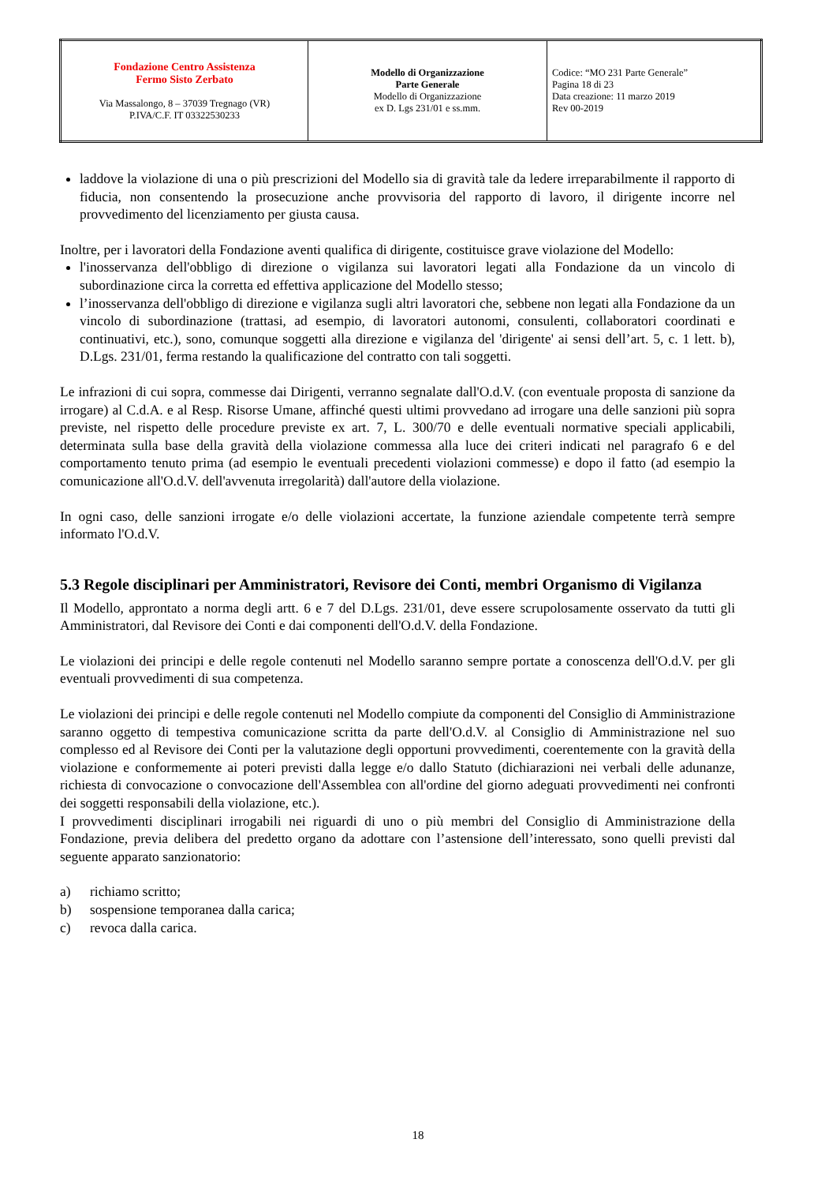| Fondazione Centro Assistenza Fermo Sisto Zerbato Via Massalongo, 8 – 37039 Tregnago (VR) P.IVA/C.F. IT 03322530233 | Modello di Organizzazione Parte Generale Modello di Organizzazione ex D. Lgs 231/01 e ss.mm. | Codice: “MO 231 Parte Generale” Pagina 18 di 23 Data creazione: 11 marzo 2019 Rev 00-2019 |
laddove la violazione di una o più prescrizioni del Modello sia di gravità tale da ledere irreparabilmente il rapporto di fiducia, non consentendo la prosecuzione anche provvisoria del rapporto di lavoro, il dirigente incorre nel provvedimento del licenziamento per giusta causa.
Inoltre, per i lavoratori della Fondazione aventi qualifica di dirigente, costituisce grave violazione del Modello:
l'inosservanza dell'obbligo di direzione o vigilanza sui lavoratori legati alla Fondazione da un vincolo di subordinazione circa la corretta ed effettiva applicazione del Modello stesso;
l’inosservanza dell'obbligo di direzione e vigilanza sugli altri lavoratori che, sebbene non legati alla Fondazione da un vincolo di subordinazione (trattasi, ad esempio, di lavoratori autonomi, consulenti, collaboratori coordinati e continuativi, etc.), sono, comunque soggetti alla direzione e vigilanza del 'dirigente' ai sensi dell’art. 5, c. 1 lett. b), D.Lgs. 231/01, ferma restando la qualificazione del contratto con tali soggetti.
Le infrazioni di cui sopra, commesse dai Dirigenti, verranno segnalate dall'O.d.V. (con eventuale proposta di sanzione da irrogare) al C.d.A. e al Resp. Risorse Umane, affinché questi ultimi provvedano ad irrogare una delle sanzioni più sopra previste, nel rispetto delle procedure previste ex art. 7, L. 300/70 e delle eventuali normative speciali applicabili, determinata sulla base della gravità della violazione commessa alla luce dei criteri indicati nel paragrafo 6 e del comportamento tenuto prima (ad esempio le eventuali precedenti violazioni commesse) e dopo il fatto (ad esempio la comunicazione all'O.d.V. dell'avvenuta irregolarità) dall'autore della violazione.
In ogni caso, delle sanzioni irrogate e/o delle violazioni accertate, la funzione aziendale competente terrà sempre informato l'O.d.V.
5.3 Regole disciplinari per Amministratori, Revisore dei Conti, membri Organismo di Vigilanza
Il Modello, approntato a norma degli artt. 6 e 7 del D.Lgs. 231/01, deve essere scrupolosamente osservato da tutti gli Amministratori, dal Revisore dei Conti e dai componenti dell'O.d.V. della Fondazione.
Le violazioni dei principi e delle regole contenuti nel Modello saranno sempre portate a conoscenza dell'O.d.V. per gli eventuali provvedimenti di sua competenza.
Le violazioni dei principi e delle regole contenuti nel Modello compiute da componenti del Consiglio di Amministrazione saranno oggetto di tempestiva comunicazione scritta da parte dell'O.d.V. al Consiglio di Amministrazione nel suo complesso ed al Revisore dei Conti per la valutazione degli opportuni provvedimenti, coerentemente con la gravità della violazione e conformemente ai poteri previsti dalla legge e/o dallo Statuto (dichiarazioni nei verbali delle adunanze, richiesta di convocazione o convocazione dell'Assemblea con all'ordine del giorno adeguati provvedimenti nei confronti dei soggetti responsabili della violazione, etc.).
I provvedimenti disciplinari irrogabili nei riguardi di uno o più membri del Consiglio di Amministrazione della Fondazione, previa delibera del predetto organo da adottare con l’astensione dell’interessato, sono quelli previsti dal seguente apparato sanzionatorio:
a) richiamo scritto;
b) sospensione temporanea dalla carica;
c) revoca dalla carica.
18